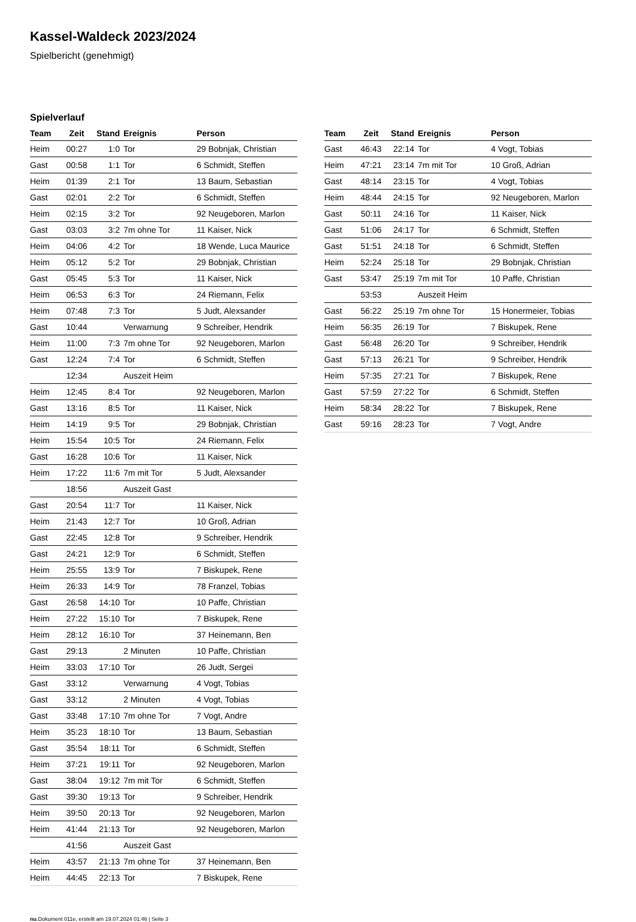Kassel-Waldeck 2023/2024
Spielbericht (genehmigt)
Spielverlauf
| Team | Zeit | Stand | Ereignis | Person |
| --- | --- | --- | --- | --- |
| Heim | 00:27 | 1:0 | Tor | 29 Bobnjak, Christian |
| Gast | 00:58 | 1:1 | Tor | 6 Schmidt, Steffen |
| Heim | 01:39 | 2:1 | Tor | 13 Baum, Sebastian |
| Gast | 02:01 | 2:2 | Tor | 6 Schmidt, Steffen |
| Heim | 02:15 | 3:2 | Tor | 92 Neugeboren, Marlon |
| Gast | 03:03 | 3:2 | 7m ohne Tor | 11 Kaiser, Nick |
| Heim | 04:06 | 4:2 | Tor | 18 Wende, Luca Maurice |
| Heim | 05:12 | 5:2 | Tor | 29 Bobnjak, Christian |
| Gast | 05:45 | 5:3 | Tor | 11 Kaiser, Nick |
| Heim | 06:53 | 6:3 | Tor | 24 Riemann, Felix |
| Heim | 07:48 | 7:3 | Tor | 5 Judt, Alexsander |
| Gast | 10:44 | | Verwarnung | 9 Schreiber, Hendrik |
| Heim | 11:00 | 7:3 | 7m ohne Tor | 92 Neugeboren, Marlon |
| Gast | 12:24 | 7:4 | Tor | 6 Schmidt, Steffen |
| | 12:34 | | Auszeit Heim | |
| Heim | 12:45 | 8:4 | Tor | 92 Neugeboren, Marlon |
| Gast | 13:16 | 8:5 | Tor | 11 Kaiser, Nick |
| Heim | 14:19 | 9:5 | Tor | 29 Bobnjak, Christian |
| Heim | 15:54 | 10:5 | Tor | 24 Riemann, Felix |
| Gast | 16:28 | 10:6 | Tor | 11 Kaiser, Nick |
| Heim | 17:22 | 11:6 | 7m mit Tor | 5 Judt, Alexsander |
| | 18:56 | | Auszeit Gast | |
| Gast | 20:54 | 11:7 | Tor | 11 Kaiser, Nick |
| Heim | 21:43 | 12:7 | Tor | 10 Groß, Adrian |
| Gast | 22:45 | 12:8 | Tor | 9 Schreiber, Hendrik |
| Gast | 24:21 | 12:9 | Tor | 6 Schmidt, Steffen |
| Heim | 25:55 | 13:9 | Tor | 7 Biskupek, Rene |
| Heim | 26:33 | 14:9 | Tor | 78 Franzel, Tobias |
| Gast | 26:58 | 14:10 | Tor | 10 Paffe, Christian |
| Heim | 27:22 | 15:10 | Tor | 7 Biskupek, Rene |
| Heim | 28:12 | 16:10 | Tor | 37 Heinemann, Ben |
| Gast | 29:13 | | 2 Minuten | 10 Paffe, Christian |
| Heim | 33:03 | 17:10 | Tor | 26 Judt, Sergei |
| Gast | 33:12 | | Verwarnung | 4 Vogt, Tobias |
| Gast | 33:12 | | 2 Minuten | 4 Vogt, Tobias |
| Gast | 33:48 | 17:10 | 7m ohne Tor | 7 Vogt, Andre |
| Heim | 35:23 | 18:10 | Tor | 13 Baum, Sebastian |
| Gast | 35:54 | 18:11 | Tor | 6 Schmidt, Steffen |
| Heim | 37:21 | 19:11 | Tor | 92 Neugeboren, Marlon |
| Gast | 38:04 | 19:12 | 7m mit Tor | 6 Schmidt, Steffen |
| Gast | 39:30 | 19:13 | Tor | 9 Schreiber, Hendrik |
| Heim | 39:50 | 20:13 | Tor | 92 Neugeboren, Marlon |
| Heim | 41:44 | 21:13 | Tor | 92 Neugeboren, Marlon |
| | 41:56 | | Auszeit Gast | |
| Heim | 43:57 | 21:13 | 7m ohne Tor | 37 Heinemann, Ben |
| Heim | 44:45 | 22:13 | Tor | 7 Biskupek, Rene |
| Team | Zeit | Stand | Ereignis | Person |
| --- | --- | --- | --- | --- |
| Gast | 46:43 | 22:14 | Tor | 4 Vogt, Tobias |
| Heim | 47:21 | 23:14 | 7m mit Tor | 10 Groß, Adrian |
| Gast | 48:14 | 23:15 | Tor | 4 Vogt, Tobias |
| Heim | 48:44 | 24:15 | Tor | 92 Neugeboren, Marlon |
| Gast | 50:11 | 24:16 | Tor | 11 Kaiser, Nick |
| Gast | 51:06 | 24:17 | Tor | 6 Schmidt, Steffen |
| Gast | 51:51 | 24:18 | Tor | 6 Schmidt, Steffen |
| Heim | 52:24 | 25:18 | Tor | 29 Bobnjak, Christian |
| Gast | 53:47 | 25:19 | 7m mit Tor | 10 Paffe, Christian |
| | 53:53 | | Auszeit Heim | |
| Gast | 56:22 | 25:19 | 7m ohne Tor | 15 Honermeier, Tobias |
| Heim | 56:35 | 26:19 | Tor | 7 Biskupek, Rene |
| Gast | 56:48 | 26:20 | Tor | 9 Schreiber, Hendrik |
| Gast | 57:13 | 26:21 | Tor | 9 Schreiber, Hendrik |
| Heim | 57:35 | 27:21 | Tor | 7 Biskupek, Rene |
| Gast | 57:59 | 27:22 | Tor | 6 Schmidt, Steffen |
| Heim | 58:34 | 28:22 | Tor | 7 Biskupek, Rene |
| Gast | 59:16 | 28:23 | Tor | 7 Vogt, Andre |
nu.Dokument 011e, erstellt am 19.07.2024 01:46 | Seite 3